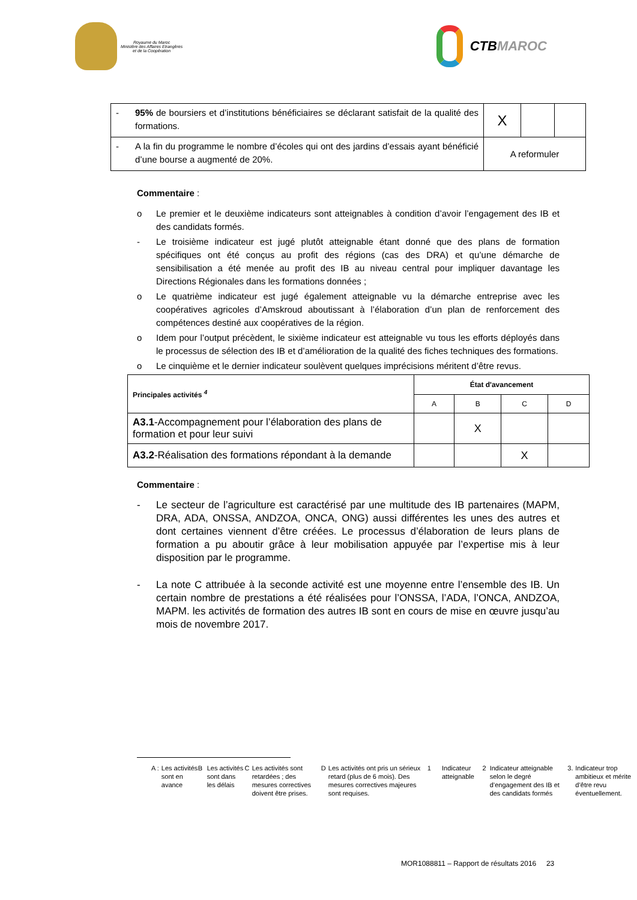Royaume du Maroc
Ministère des Affaires Etrangères
et de la Coopération
CTB MAROC
| - 95% de boursiers et d’institutions bénéficiaires se déclarant satisfait de la qualité des formations. | X | | |
| - A la fin du programme le nombre d’écoles qui ont des jardins d’essais ayant bénéficié d’une bourse a augmenté de 20%. | A reformuler | | |
Commentaire :
o Le premier et le deuxième indicateurs sont atteignables à condition d’avoir l’engagement des IB et des candidats formés.
- Le troisième indicateur est jugé plutôt atteignable étant donné que des plans de formation spécifiques ont été conçus au profit des régions (cas des DRA) et qu’une démarche de sensibilisation a été menée au profit des IB au niveau central pour impliquer davantage les Directions Régionales dans les formations données ;
o Le quatrième indicateur est jugé également atteignable vu la démarche entreprise avec les coopératives agricoles d’Amskroud aboutissant à l’élaboration d’un plan de renforcement des compétences destiné aux coopératives de la région.
o Idem pour l’output précèdent, le sixième indicateur est atteignable vu tous les efforts déployés dans le processus de sélection des IB et d’amélioration de la qualité des fiches techniques des formations.
o Le cinquième et le dernier indicateur soulèvent quelques imprécisions méritent d’être revus.
| Principales activités <sup>4</sup> | État d'avancement | | | |
| | A | B | C | D |
| A3.1 -Accompagnement pour l’élaboration des plans de formation et pour leur suivi | | X | | |
| A3.2 -Réalisation des formations répondant à la demande | | | X | |
Commentaire :
- Le secteur de l’agriculture est caractérisé par une multitude des IB partenaires (MAPM, DRA, ADA, ONSSA, ANDZOA, ONCA, ONG) aussi différentes les unes des autres et dont certaines viennent d’être créées. Le processus d’élaboration de leurs plans de formation a pu aboutir grâce à leur mobilisation appuyée par l’expertise mis à leur disposition par le programme.
- La note C attribuée à la seconde activité est une moyenne entre l’ensemble des IB. Un certain nombre de prestations a été réalisées pour l’ONSSA, l’ADA, l’ONCA, ANDZOA, MAPM. les activités de formation des autres IB sont en cours de mise en œuvre jusqu’au mois de novembre 2017.
A : Les activités sont en avance
B Les activités sont dans les délais
C Les activités sont retardées ; des mesures correctives doivent être prises.
D Les activités ont pris un sérieux retard (plus de 6 mois). Des mesures correctives majeures sont requises.
1 Indicateur atteignable 2 Indicateur atteignable selon le degré d’engagement des IB et des candidats formés
3. Indicateur trop ambitieux et mérite d’être revu éventuellement.
MOR1088811 – Rapport de résultats 2016 23